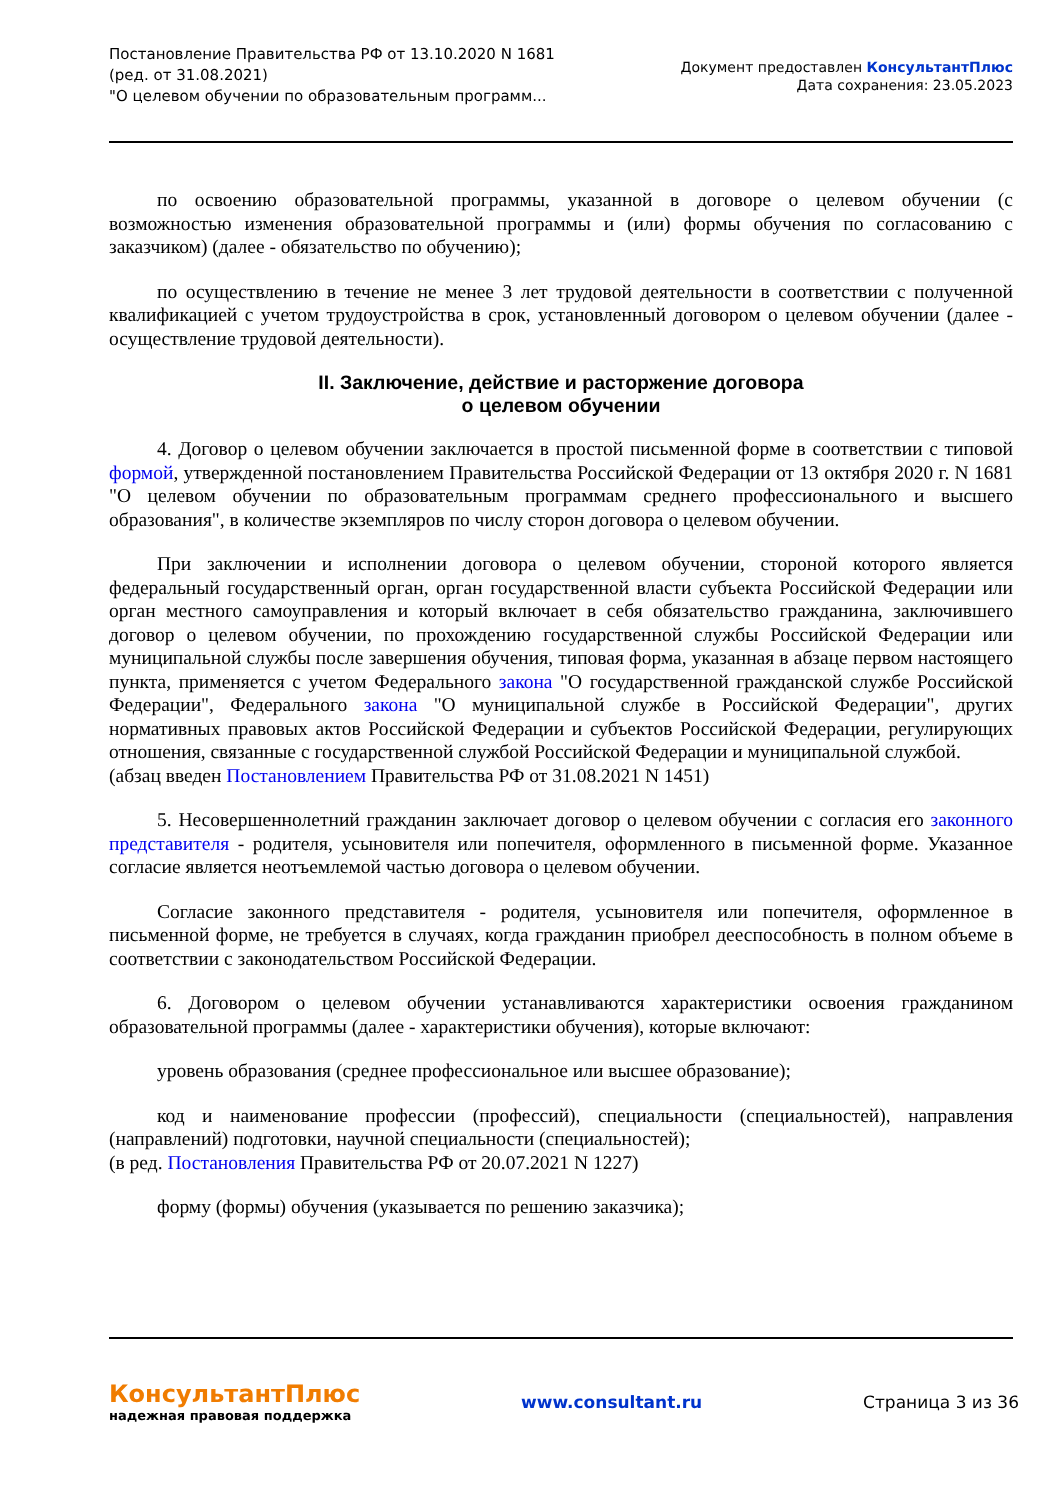Постановление Правительства РФ от 13.10.2020 N 1681
(ред. от 31.08.2021)
"О целевом обучении по образовательным программ...
Документ предоставлен КонсультантПлюс
Дата сохранения: 23.05.2023
по освоению образовательной программы, указанной в договоре о целевом обучении (с возможностью изменения образовательной программы и (или) формы обучения по согласованию с заказчиком) (далее - обязательство по обучению);
по осуществлению в течение не менее 3 лет трудовой деятельности в соответствии с полученной квалификацией с учетом трудоустройства в срок, установленный договором о целевом обучении (далее - осуществление трудовой деятельности).
II. Заключение, действие и расторжение договора
о целевом обучении
4. Договор о целевом обучении заключается в простой письменной форме в соответствии с типовой формой, утвержденной постановлением Правительства Российской Федерации от 13 октября 2020 г. N 1681 "О целевом обучении по образовательным программам среднего профессионального и высшего образования", в количестве экземпляров по числу сторон договора о целевом обучении.
При заключении и исполнении договора о целевом обучении, стороной которого является федеральный государственный орган, орган государственной власти субъекта Российской Федерации или орган местного самоуправления и который включает в себя обязательство гражданина, заключившего договор о целевом обучении, по прохождению государственной службы Российской Федерации или муниципальной службы после завершения обучения, типовая форма, указанная в абзаце первом настоящего пункта, применяется с учетом Федерального закона "О государственной гражданской службе Российской Федерации", Федерального закона "О муниципальной службе в Российской Федерации", других нормативных правовых актов Российской Федерации и субъектов Российской Федерации, регулирующих отношения, связанные с государственной службой Российской Федерации и муниципальной службой.
(абзац введен Постановлением Правительства РФ от 31.08.2021 N 1451)
5. Несовершеннолетний гражданин заключает договор о целевом обучении с согласия его законного представителя - родителя, усыновителя или попечителя, оформленного в письменной форме. Указанное согласие является неотъемлемой частью договора о целевом обучении.
Согласие законного представителя - родителя, усыновителя или попечителя, оформленное в письменной форме, не требуется в случаях, когда гражданин приобрел дееспособность в полном объеме в соответствии с законодательством Российской Федерации.
6. Договором о целевом обучении устанавливаются характеристики освоения гражданином образовательной программы (далее - характеристики обучения), которые включают:
уровень образования (среднее профессиональное или высшее образование);
код и наименование профессии (профессий), специальности (специальностей), направления (направлений) подготовки, научной специальности (специальностей);
(в ред. Постановления Правительства РФ от 20.07.2021 N 1227)
форму (формы) обучения (указывается по решению заказчика);
КонсультантПлюс
надежная правовая поддержка
www.consultant.ru Страница 3 из 36